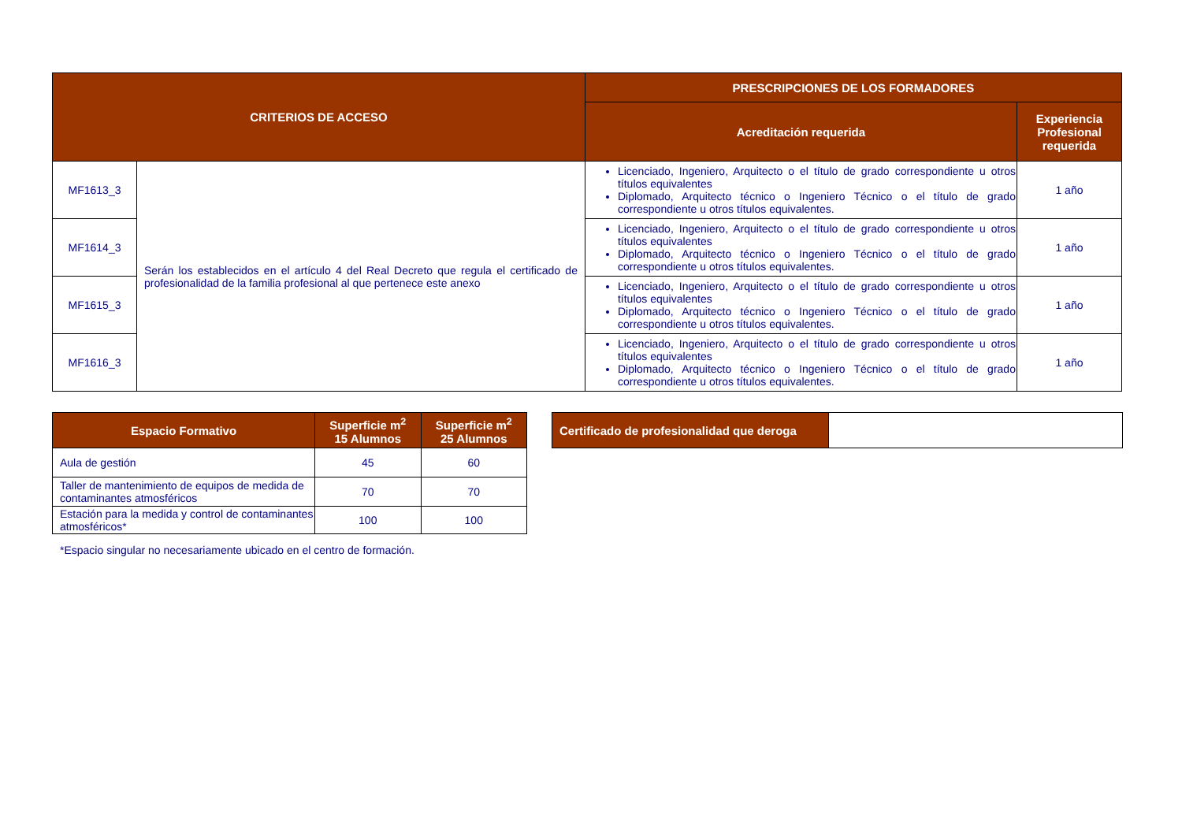| CRITERIOS DE ACCESO | | PRESCRIPCIONES DE LOS FORMADORES | |
| --- | --- | --- | --- |
| | | Acreditación requerida | Experiencia Profesional requerida |
| MF1613_3 | Serán los establecidos en el artículo 4 del Real Decreto que regula el certificado de profesionalidad de la familia profesional al que pertenece este anexo | Licenciado, Ingeniero, Arquitecto o el título de grado correspondiente u otros títulos equivalentes Diplomado, Arquitecto técnico o Ingeniero Técnico o el título de grado correspondiente u otros títulos equivalentes. | 1 año |
| MF1614_3 | | Licenciado, Ingeniero, Arquitecto o el título de grado correspondiente u otros títulos equivalentes Diplomado, Arquitecto técnico o Ingeniero Técnico o el título de grado correspondiente u otros títulos equivalentes. | 1 año |
| MF1615_3 | | Licenciado, Ingeniero, Arquitecto o el título de grado correspondiente u otros títulos equivalentes Diplomado, Arquitecto técnico o Ingeniero Técnico o el título de grado correspondiente u otros títulos equivalentes. | 1 año |
| MF1616_3 | | Licenciado, Ingeniero, Arquitecto o el título de grado correspondiente u otros títulos equivalentes Diplomado, Arquitecto técnico o Ingeniero Técnico o el título de grado correspondiente u otros títulos equivalentes. | 1 año |
| Espacio Formativo | Superficie m<sup>2</sup> 15 Alumnos | Superficie m<sup>2</sup> 25 Alumnos |
| --- | --- | --- |
| Aula de gestión | 45 | 60 |
| Taller de mantenimiento de equipos de medida de contaminantes atmosféricos | 70 | 70 |
| Estación para la medida y control de contaminantes atmosféricos* | 100 | 100 |
| Certificado de profesionalidad que deroga | |
*Espacio singular no necesariamente ubicado en el centro de formación.